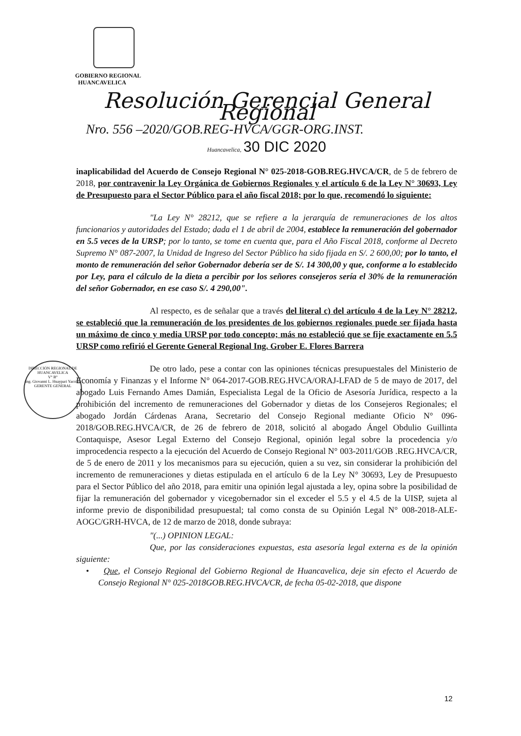GOBIERNO REGIONAL
HUANCAVELICA
Resolución Gerencial General Regional
Nro. 556 –2020/GOB.REG-HVCA/GGR-ORG.INST.
Huancavelica, 30 DIC 2020
inaplicabilidad del Acuerdo de Consejo Regional N° 025-2018-GOB.REG.HVCA/CR, de 5 de febrero de 2018, por contravenir la Ley Orgánica de Gobiernos Regionales y el artículo 6 de la Ley N° 30693, Ley de Presupuesto para el Sector Público para el año fiscal 2018; por lo que, recomendó lo siguiente:
"La Ley N° 28212, que se refiere a la jerarquía de remuneraciones de los altos funcionarios y autoridades del Estado; dada el 1 de abril de 2004, establece la remuneración del gobernador en 5.5 veces de la URSP; por lo tanto, se tome en cuenta que, para el Año Fiscal 2018, conforme al Decreto Supremo N° 087-2007, la Unidad de Ingreso del Sector Público ha sido fijada en S/. 2 600,00; por lo tanto, el monto de remuneración del señor Gobernador debería ser de S/. 14 300,00 y que, conforme a lo establecido por Ley, para el cálculo de la dieta a percibir por los señores consejeros sería el 30% de la remuneración del señor Gobernador, en ese caso S/. 4 290,00".
Al respecto, es de señalar que a través del literal c) del artículo 4 de la Ley N° 28212, se estableció que la remuneración de los presidentes de los gobiernos regionales puede ser fijada hasta un máximo de cinco y media URSP por todo concepto; más no estableció que se fije exactamente en 5.5 URSP como refirió el Gerente General Regional Ing. Grober E. Flores Barrera
De otro lado, pese a contar con las opiniones técnicas presupuestales del Ministerio de Economía y Finanzas y el Informe N° 064-2017-GOB.REG.HVCA/ORAJ-LFAD de 5 de mayo de 2017, del abogado Luis Fernando Ames Damián, Especialista Legal de la Oficio de Asesoría Jurídica, respecto a la prohibición del incremento de remuneraciones del Gobernador y dietas de los Consejeros Regionales; el abogado Jordán Cárdenas Arana, Secretario del Consejo Regional mediante Oficio N° 096-2018/GOB.REG.HVCA/CR, de 26 de febrero de 2018, solicitó al abogado Ángel Obdulio Guillinta Contaquispe, Asesor Legal Externo del Consejo Regional, opinión legal sobre la procedencia y/o improcedencia respecto a la ejecución del Acuerdo de Consejo Regional N° 003-2011/GOB .REG.HVCA/CR, de 5 de enero de 2011 y los mecanismos para su ejecución, quien a su vez, sin considerar la prohibición del incremento de remuneraciones y dietas estipulada en el artículo 6 de la Ley N° 30693, Ley de Presupuesto para el Sector Público del año 2018, para emitir una opinión legal ajustada a ley, opina sobre la posibilidad de fijar la remuneración del gobernador y vicegobernador sin el exceder el 5.5 y el 4.5 de la UISP, sujeta al informe previo de disponibilidad presupuestal; tal como consta de su Opinión Legal N° 008-2018-ALE-AOGC/GRH-HVCA, de 12 de marzo de 2018, donde subraya:
"(...) OPINION LEGAL:
Que, por las consideraciones expuestas, esta asesoría legal externa es de la opinión siguiente:
• Que, el Consejo Regional del Gobierno Regional de Huancavelica, deje sin efecto el Acuerdo de Consejo Regional N° 025-2018GOB.REG.HVCA/CR, de fecha 05-02-2018, que dispone
DIRECCIÓN REGIONAL DE HUANCAVELICA
V° B°
Ing. Giovanni L. Huaypari Yacolca
GERENTE GENERAL
12